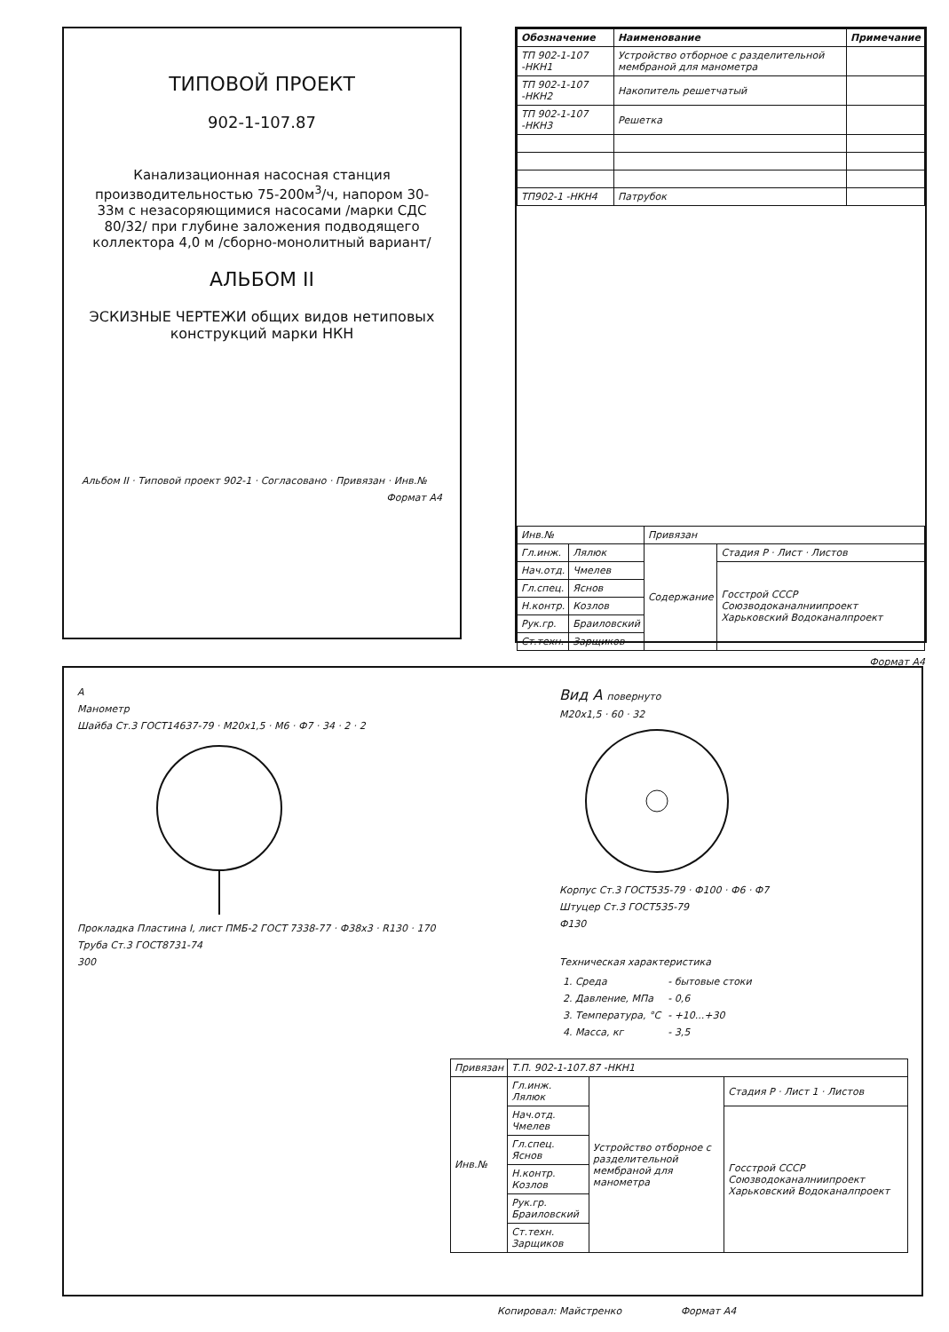ТИПОВОЙ ПРОЕКТ
902-1-107.87
Канализационная насосная станция производительностью 75-200м<sup>3</sup>/ч, напором 30-33м с незасоряющимися насосами /марки СДС 80/32/ при глубине заложения подводящего коллектора 4,0 м /сборно-монолитный вариант/
АЛЬБОМ II
ЭСКИЗНЫЕ ЧЕРТЕЖИ общих видов нетиповых конструкций марки НКН
Альбом II · Типовой проект 902-1 · Согласовано · Привязан · Инв.№
Формат А4
| Обозначение | Наименование | Примечание |
| --- | --- | --- |
| ТП 902-1-107 -НКН1 | Устройство отборное с разделительной мембраной для манометра | |
| ТП 902-1-107 -НКН2 | Накопитель решетчатый | |
| ТП 902-1-107 -НКН3 | Решетка | |
| ТП902-1 -НКН4 | Патрубок | |
| Инв.№ | | Привязан | |
| Гл.инж. | Лялюк | Содержание | Стадия Р · Лист · Листов |
| Нач.отд. | Чмелев | | Госстрой СССР Союзводоканалниипроект Харьковский Водоканалпроект |
| Гл.спец. | Яснов | | |
| Н.контр. | Козлов | | |
| Рук.гр. | Браиловский | | |
| Ст.техн. | Зарщиков | | |
Формат А4
А
Манометр
Шайба Ст.3 ГОСТ14637-79 · М20х1,5 · М6 · Ф7 · 34 · 2 · 2
Прокладка Пластина I, лист ПМБ-2 ГОСТ 7338-77 · Ф38х3 · R130 · 170
Труба Ст.3 ГОСТ8731-74
300
Вид А повернуто
М20х1,5 · 60 · 32
Корпус Ст.3 ГОСТ535-79 · Ф100 · Ф6 · Ф7
Штуцер Ст.3 ГОСТ535-79
Ф130
Техническая характеристика
| 1. Среда | - бытовые стоки |
| 2. Давление, МПа | - 0,6 |
| 3. Температура, °С | - +10...+30 |
| 4. Масса, кг | - 3,5 |
| Привязан | Т.П. 902-1-107.87 -НКН1 | | |
| Инв.№ | Гл.инж. Лялюк | Устройство отборное с разделительной мембраной для манометра | Стадия Р · Лист 1 · Листов |
| | Нач.отд. Чмелев | | Госстрой СССР Союзводоканалниипроект Харьковский Водоканалпроект |
| | Гл.спец. Яснов | | |
| | Н.контр. Козлов | | |
| | Рук.гр. Браиловский | | |
| | Ст.техн. Зарщиков | | |
Копировал: Майстренко Формат А4